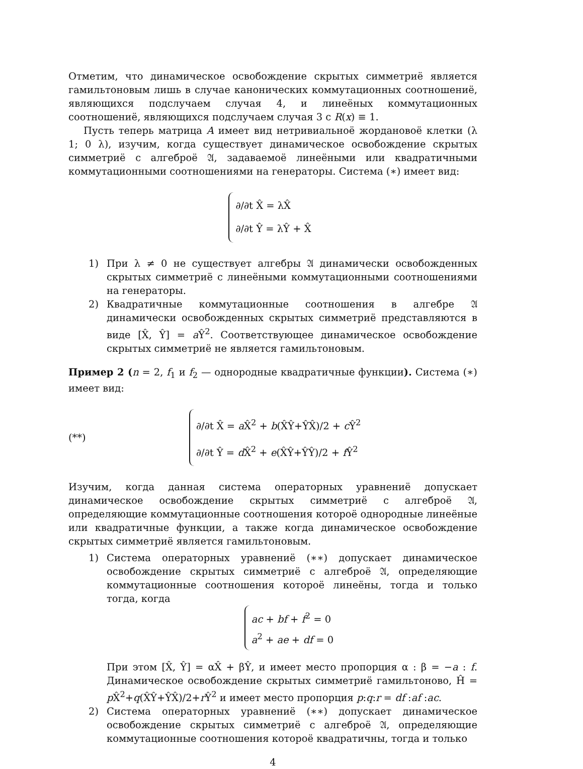Отметим, что динамическое освобождение скрытых симметриё является гамильтоновым лишь в случае канонических коммутационных соотношениё, являющихся подслучаем случая 4, и линеёных коммутационных соотношениё, являющихся подслучаем случая 3 с R(x) ≡ 1.
Пусть теперь матрица A имеет вид нетривиальноё жордановоё клетки (λ 1; 0 λ), изучим, когда существует динамическое освобождение скрытых симметриё с алгеброё 𝔄, задаваемоё линеёными или квадратичными коммутационными соотношениями на генераторы. Система (∗) имеет вид:
∂/∂t X̂ = λX̂
∂/∂t Ŷ = λŶ + X̂
1) При λ ≠ 0 не существует алгебры 𝔄 динамически освобожденных скрытых симметриё с линеёными коммутационными соотношениями на генераторы.
2) Квадратичные коммутационные соотношения в алгебре 𝔄 динамически освобожденных скрытых симметриё представляются в виде [X̂, Ŷ] = a Ŷ<sup>2</sup>. Соответствующее динамическое освобождение скрытых симметриё не является гамильтоновым.
Пример 2 (n = 2, f<sub>1</sub> и f<sub>2</sub> — однородные квадратичные функции). Система (∗) имеет вид:
(**) ∂/∂t X̂ = a X̂<sup>2</sup> + b(X̂Ŷ+ŶX̂)/2 + c Ŷ<sup>2</sup>
∂/∂t Ŷ = d X̂<sup>2</sup> + e(X̂Ŷ+ŶŶ)/2 + f Ŷ<sup>2</sup>
Изучим, когда данная система операторных уравнениё допускает динамическое освобождение скрытых симметриё с алгеброё 𝔄, определяющие коммутационные соотношения котороё однородные линеёные или квадратичные функции, а также когда динамическое освобождение скрытых симметриё является гамильтоновым.
1) Система операторных уравнениё (∗∗) допускает динамическое освобождение скрытых симметриё с алгеброё 𝔄, определяющие коммутационные соотношения котороё линеёны, тогда и только тогда, когда
ac + bf + f<sup>2</sup> = 0
a<sup>2</sup> + ae + df = 0
При этом [X̂, Ŷ] = αX̂ + βŶ, и имеет место пропорция α : β = −a : f. Динамическое освобождение скрытых симметриё гамильтоново, Ĥ = p X̂<sup>2</sup>+q(X̂Ŷ+ŶX̂)/2+r Ŷ<sup>2</sup> и имеет место пропорция p:q:r = df :af :ac.
2) Система операторных уравнениё (∗∗) допускает динамическое освобождение скрытых симметриё с алгеброё 𝔄, определяющие коммутационные соотношения котороё квадратичны, тогда и только
4